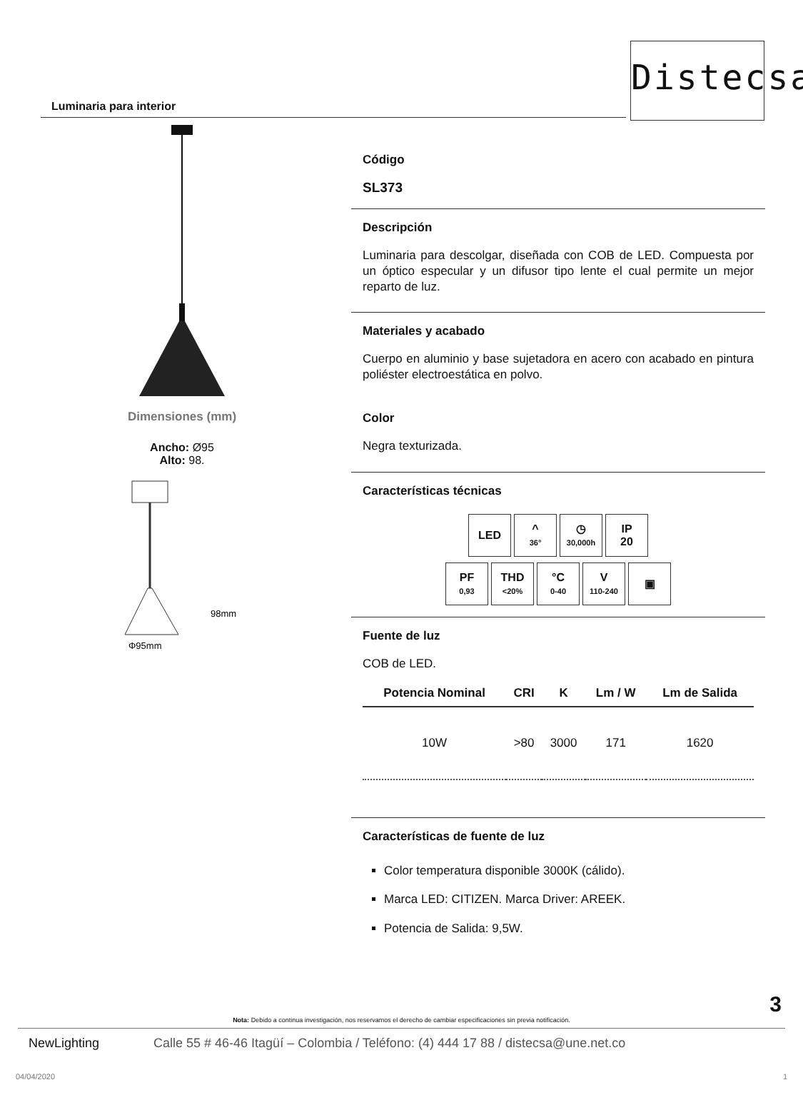Distecsa
Luminaria para interior
Dimensiones (mm)
Ancho: Ø95
Alto: 98.
98mm
Φ95mm
Código
SL373
Descripción
Luminaria para descolgar, diseñada con COB de LED. Compuesta por un óptico especular y un difusor tipo lente el cual permite un mejor reparto de luz.
Materiales y acabado
Cuerpo en aluminio y base sujetadora en acero con acabado en pintura poliéster electroestática en polvo.
Color
Negra texturizada.
Características técnicas
| LED | ^ 36° | ◷ 30,000h | IP 20 |
| PF 0,93 | THD <20% | °C 0-40 | V 110-240 | ▣ |
Fuente de luz
COB de LED.
| Potencia Nominal | CRI | K | Lm / W | Lm de Salida |
| --- | --- | --- | --- | --- |
| 10W | >80 | 3000 | 171 | 1620 |
Características de fuente de luz
Color temperatura disponible 3000K (cálido).
Marca LED: CITIZEN. Marca Driver: AREEK.
Potencia de Salida: 9,5W.
3
Nota: Debido a continua investigación, nos reservamos el derecho de cambiar especificaciones sin previa notificación.
NewLighting Calle 55 # 46-46 Itagüí – Colombia / Teléfono: (4) 444 17 88 / distecsa@une.net.co
04/04/2020 1